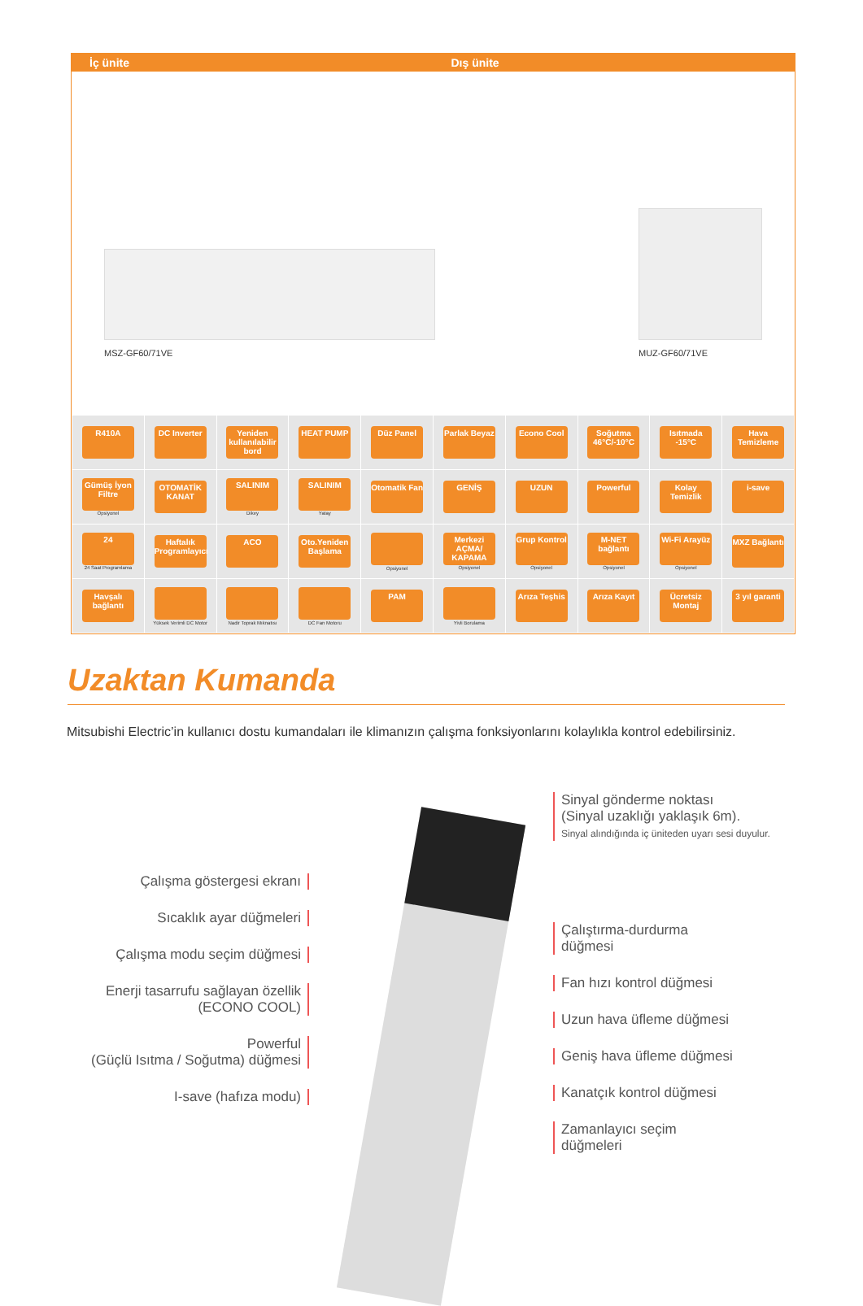İç ünite Dış ünite
MSZ-GF60/71VE
MUZ-GF60/71VE
| R410A | DC Inverter | Yeniden kullanılabilir bord | HEAT PUMP | Düz Panel | Parlak Beyaz | Econo Cool | Soğutma 46°C/-10°C | Isıtmada -15°C | Hava Temizleme |
| Gümüş İyon Filtre Opsiyonel | OTOMATİK KANAT | SALINIM Dikey | SALINIM Yatay | Otomatik Fan | GENİŞ | UZUN | Powerful | Kolay Temizlik | i-save |
| 24 24 Saat Programlama | Haftalık Programlayıcı | ACO | Oto.Yeniden Başlama | Opsiyonel | Merkezi AÇMA/ KAPAMA Opsiyonel | Grup Kontrol Opsiyonel | M-NET bağlantı Opsiyonel | Wi-Fi Arayüz Opsiyonel | MXZ Bağlantı |
| Havşalı bağlantı | Yüksek Verimli DC Motor | Nadir Toprak Mıknatısı | DC Fan Motoru | PAM | Yivli Borulama | Arıza Teşhis | Arıza Kayıt | Ücretsiz Montaj | 3 yıl garanti |
Uzaktan Kumanda
Mitsubishi Electric’in kullanıcı dostu kumandaları ile klimanızın çalışma fonksiyonlarını kolaylıkla kontrol edebilirsiniz.
Çalışma göstergesi ekranı
Sıcaklık ayar düğmeleri
Çalışma modu seçim düğmesi
Enerji tasarrufu sağlayan özellik
(ECONO COOL)
Powerful
(Güçlü Isıtma / Soğutma) düğmesi
I-save (hafıza modu)
Sinyal gönderme noktası
(Sinyal uzaklığı yaklaşık 6m).
Sinyal alındığında iç üniteden uyarı sesi duyulur.
Çalıştırma-durdurma
düğmesi
Fan hızı kontrol düğmesi
Uzun hava üfleme düğmesi
Geniş hava üfleme düğmesi
Kanatçık kontrol düğmesi
Zamanlayıcı seçim
düğmeleri